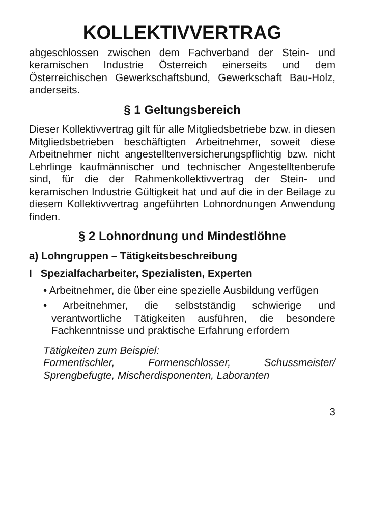KOLLEKTIVVERTRAG
abgeschlossen zwischen dem Fachverband der Stein- und keramischen Industrie Österreich einerseits und dem Österreichischen Gewerkschaftsbund, Gewerkschaft Bau-Holz, anderseits.
§ 1 Geltungsbereich
Dieser Kollektivvertrag gilt für alle Mitgliedsbetriebe bzw. in diesen Mitgliedsbetrieben beschäftigten Arbeitnehmer, soweit diese Arbeitnehmer nicht angestelltenversicherungspflichtig bzw. nicht Lehrlinge kaufmännischer und technischer Angestelltenberufe sind, für die der Rahmenkollektivvertrag der Stein- und keramischen Industrie Gültigkeit hat und auf die in der Beilage zu diesem Kollektivvertrag angeführten Lohnordnungen Anwendung finden.
§ 2 Lohnordnung und Mindestlöhne
a) Lohngruppen – Tätigkeitsbeschreibung
I Spezialfacharbeiter, Spezialisten, Experten
• Arbeitnehmer, die über eine spezielle Ausbildung verfügen
• Arbeitnehmer, die selbstständig schwierige und verantwortliche Tätigkeiten ausführen, die besondere Fachkenntnisse und praktische Erfahrung erfordern
Tätigkeiten zum Beispiel:
Formentischler, Formenschlosser, Schussmeister/ Sprengbefugte, Mischerdisponenten, Laboranten
3